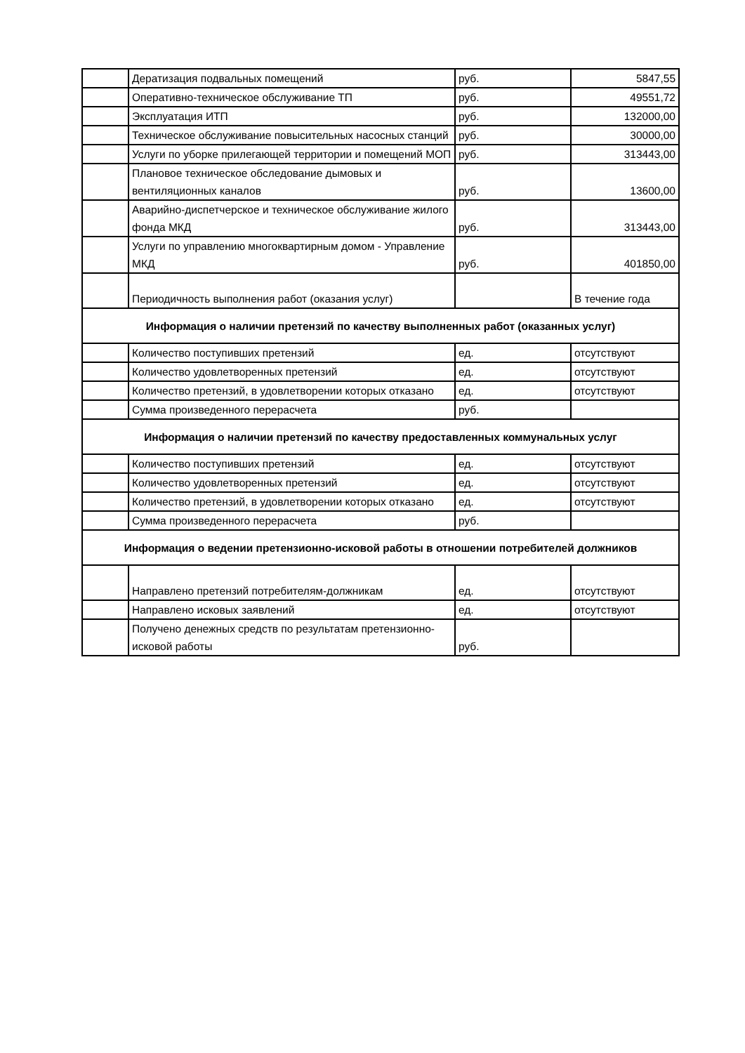| | Дератизация подвальных помещений | руб. | 5847,55 |
| | Оперативно-техническое обслуживание ТП | руб. | 49551,72 |
| | Эксплуатация ИТП | руб. | 132000,00 |
| | Техническое обслуживание повысительных насосных станций | руб. | 30000,00 |
| | Услуги по уборке прилегающей территории и помещений МОП | руб. | 313443,00 |
| | Плановое техническое обследование дымовых и вентиляционных каналов | руб. | 13600,00 |
| | Аварийно-диспетчерское и техническое обслуживание жилого фонда МКД | руб. | 313443,00 |
| | Услуги по управлению многоквартирным домом - Управление МКД | руб. | 401850,00 |
| | Периодичность выполнения работ (оказания услуг) | | В течение года |
| Информация о наличии претензий по качеству выполненных работ (оказанных услуг) | | | |
| | Количество поступивших претензий | ед. | отсутствуют |
| | Количество удовлетворенных претензий | ед. | отсутствуют |
| | Количество претензий, в удовлетворении которых отказано | ед. | отсутствуют |
| | Сумма произведенного перерасчета | руб. | |
| Информация о наличии претензий по качеству предоставленных коммунальных услуг | | | |
| | Количество поступивших претензий | ед. | отсутствуют |
| | Количество удовлетворенных претензий | ед. | отсутствуют |
| | Количество претензий, в удовлетворении которых отказано | ед. | отсутствуют |
| | Сумма произведенного перерасчета | руб. | |
| Информация о ведении претензионно-исковой работы в отношении потребителей должников | | | |
| | Направлено претензий потребителям-должникам | ед. | отсутствуют |
| | Направлено исковых заявлений | ед. | отсутствуют |
| | Получено денежных средств по результатам претензионно-исковой работы | руб. | |